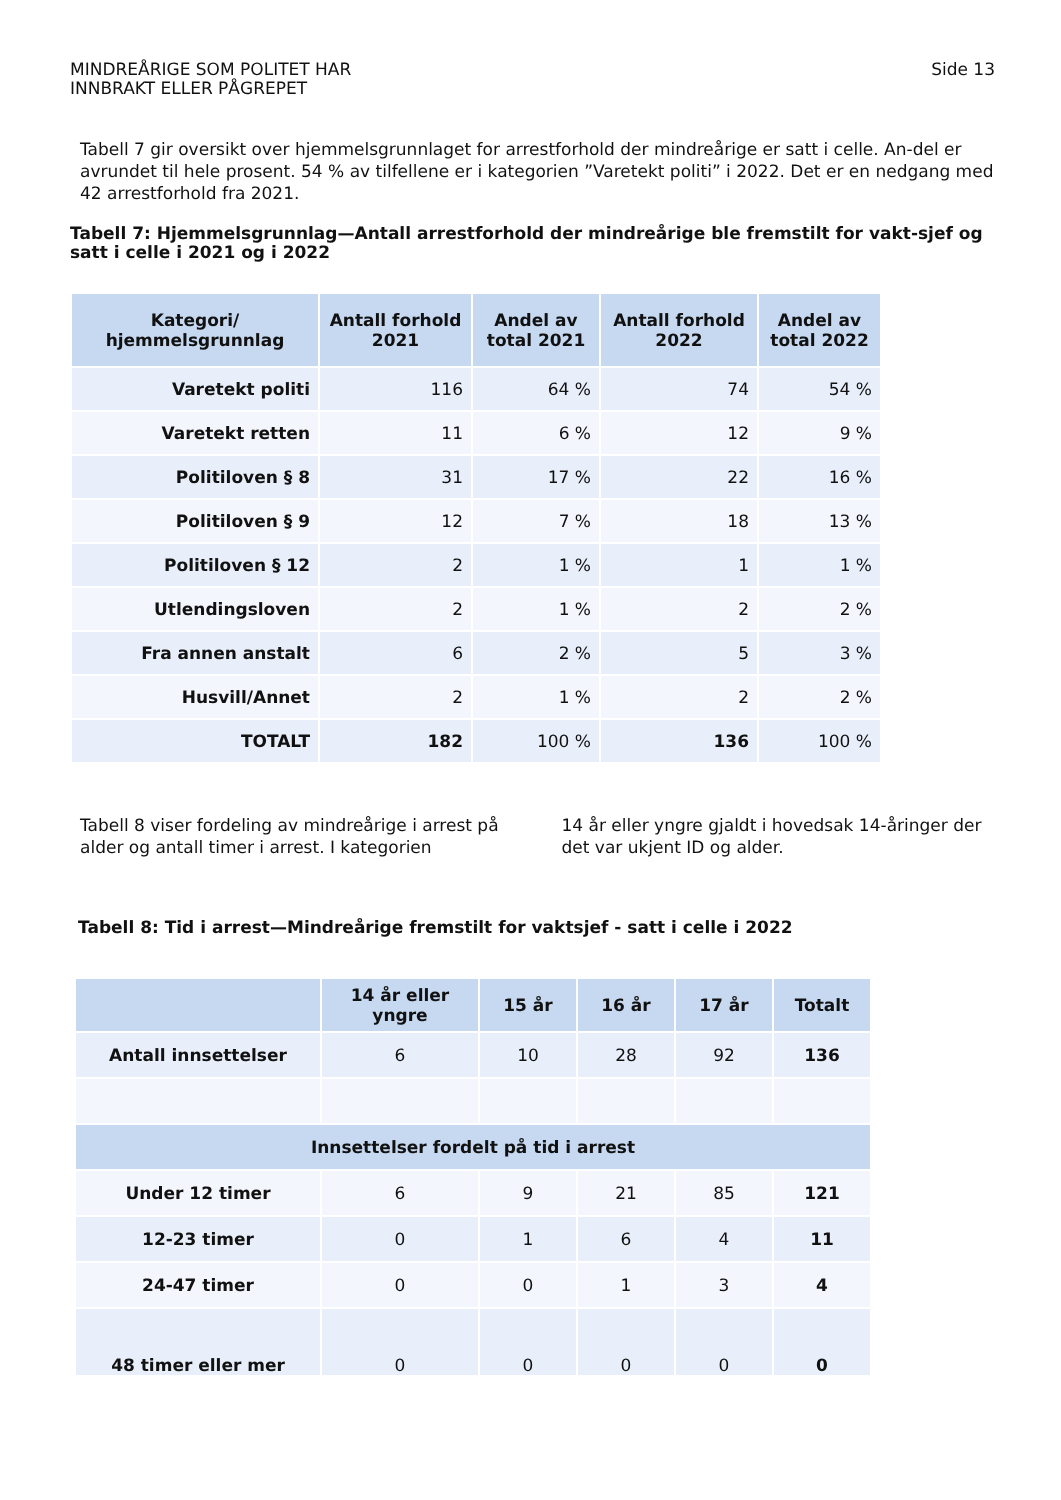MINDREÅRIGE SOM POLITET HAR
INNBRAKT ELLER PÅGREPET
Side 13
Tabell 7 gir oversikt over hjemmelsgrunnlaget for arrestforhold der mindreårige er satt i celle. An-del er avrundet til hele prosent. 54 % av tilfellene er i kategorien ”Varetekt politi” i 2022. Det er en nedgang med 42 arrestforhold fra 2021.
Tabell 7: Hjemmelsgrunnlag—Antall arrestforhold der mindreårige ble fremstilt for vakt-sjef og satt i celle i 2021 og i 2022
| Kategori/ hjemmelsgrunnlag | Antall forhold 2021 | Andel av total 2021 | Antall forhold 2022 | Andel av total 2022 |
| --- | --- | --- | --- | --- |
| Varetekt politi | 116 | 64 % | 74 | 54 % |
| Varetekt retten | 11 | 6 % | 12 | 9 % |
| Politiloven § 8 | 31 | 17 % | 22 | 16 % |
| Politiloven § 9 | 12 | 7 % | 18 | 13 % |
| Politiloven § 12 | 2 | 1 % | 1 | 1 % |
| Utlendingsloven | 2 | 1 % | 2 | 2 % |
| Fra annen anstalt | 6 | 2 % | 5 | 3 % |
| Husvill/Annet | 2 | 1 % | 2 | 2 % |
| TOTALT | 182 | 100 % | 136 | 100 % |
Tabell 8 viser fordeling av mindreårige i arrest på alder og antall timer i arrest. I kategorien
14 år eller yngre gjaldt i hovedsak 14-åringer der det var ukjent ID og alder.
Tabell 8: Tid i arrest—Mindreårige fremstilt for vaktsjef - satt i celle i 2022
| | 14 år eller yngre | 15 år | 16 år | 17 år | Totalt |
| --- | --- | --- | --- | --- | --- |
| Antall innsettelser | 6 | 10 | 28 | 92 | 136 |
| Innsettelser fordelt på tid i arrest | | | | | |
| Under 12 timer | 6 | 9 | 21 | 85 | 121 |
| 12-23 timer | 0 | 1 | 6 | 4 | 11 |
| 24-47 timer | 0 | 0 | 1 | 3 | 4 |
| 48 timer eller mer | 0 | 0 | 0 | 0 | 0 |